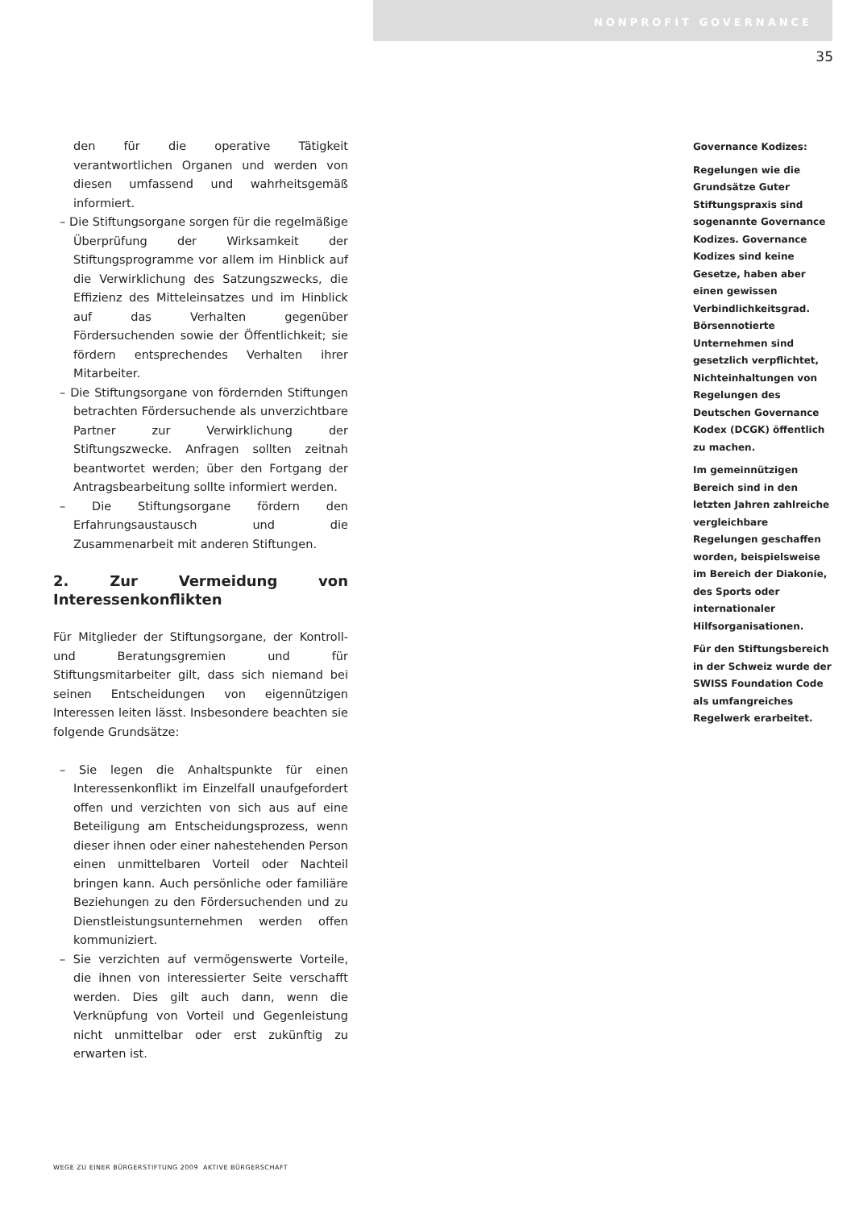NONPROFIT GOVERNANCE
35
den für die operative Tätigkeit verantwortlichen Organen und werden von diesen umfassend und wahrheitsgemäß informiert.
– Die Stiftungsorgane sorgen für die regelmäßige Überprüfung der Wirksamkeit der Stiftungsprogramme vor allem im Hinblick auf die Verwirklichung des Satzungszwecks, die Effizienz des Mitteleinsatzes und im Hinblick auf das Verhalten gegenüber Fördersuchenden sowie der Öffentlichkeit; sie fördern entsprechendes Verhalten ihrer Mitarbeiter.
– Die Stiftungsorgane von fördernden Stiftungen betrachten Fördersuchende als unverzichtbare Partner zur Verwirklichung der Stiftungszwecke. Anfragen sollten zeitnah beantwortet werden; über den Fortgang der Antragsbearbeitung sollte informiert werden.
– Die Stiftungsorgane fördern den Erfahrungsaustausch und die Zusammenarbeit mit anderen Stiftungen.
2. Zur Vermeidung von Interessenkonflikten
Für Mitglieder der Stiftungsorgane, der Kontroll- und Beratungsgremien und für Stiftungsmitarbeiter gilt, dass sich niemand bei seinen Entscheidungen von eigennützigen Interessen leiten lässt. Insbesondere beachten sie folgende Grundsätze:
– Sie legen die Anhaltspunkte für einen Interessenkonflikt im Einzelfall unaufgefordert offen und verzichten von sich aus auf eine Beteiligung am Entscheidungsprozess, wenn dieser ihnen oder einer nahestehenden Person einen unmittelbaren Vorteil oder Nachteil bringen kann. Auch persönliche oder familiäre Beziehungen zu den Fördersuchenden und zu Dienstleistungsunternehmen werden offen kommuniziert.
– Sie verzichten auf vermögenswerte Vorteile, die ihnen von interessierter Seite verschafft werden. Dies gilt auch dann, wenn die Verknüpfung von Vorteil und Gegenleistung nicht unmittelbar oder erst zukünftig zu erwarten ist.
Governance Kodizes:
Regelungen wie die Grundsätze Guter Stiftungspraxis sind sogenannte Governance Kodizes. Governance Kodizes sind keine Gesetze, haben aber einen gewissen Verbindlichkeitsgrad. Börsennotierte Unternehmen sind gesetzlich verpflichtet, Nichteinhaltungen von Regelungen des Deutschen Governance Kodex (DCGK) öffentlich zu machen.
Im gemeinnützigen Bereich sind in den letzten Jahren zahlreiche vergleichbare Regelungen geschaffen worden, beispielsweise im Bereich der Diakonie, des Sports oder internationaler Hilfsorganisationen.
Für den Stiftungsbereich in der Schweiz wurde der SWISS Foundation Code als umfangreiches Regelwerk erarbeitet.
WEGE ZU EINER BÜRGERSTIFTUNG 2009 AKTIVE BÜRGERSCHAFT